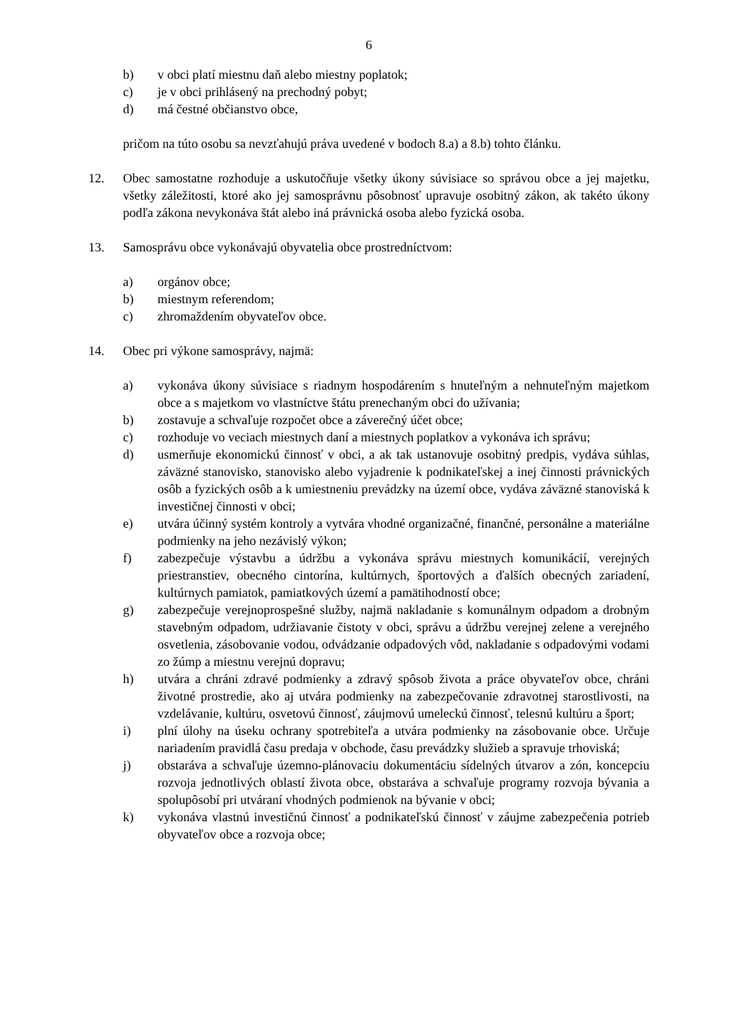6
b) v obci platí miestnu daň alebo miestny poplatok;
c) je v obci prihlásený na prechodný pobyt;
d) má čestné občianstvo obce,
pričom na túto osobu sa nevzťahujú práva uvedené v bodoch 8.a) a 8.b) tohto článku.
12. Obec samostatne rozhoduje a uskutočňuje všetky úkony súvisiace so správou obce a jej majetku, všetky záležitosti, ktoré ako jej samosprávnu pôsobnosť upravuje osobitný zákon, ak takéto úkony podľa zákona nevykonáva štát alebo iná právnická osoba alebo fyzická osoba.
13. Samosprávu obce vykonávajú obyvatelia obce prostredníctvom:
a) orgánov obce;
b) miestnym referendom;
c) zhromaždením obyvateľov obce.
14. Obec pri výkone samosprávy, najmä:
a) vykonáva úkony súvisiace s riadnym hospodárením s hnuteľným a nehnuteľným majetkom obce a s majetkom vo vlastníctve štátu prenechaným obci do užívania;
b) zostavuje a schvaľuje rozpočet obce a záverečný účet obce;
c) rozhoduje vo veciach miestnych daní a miestnych poplatkov a vykonáva ich správu;
d) usmerňuje ekonomickú činnosť v obci, a ak tak ustanovuje osobitný predpis, vydáva súhlas, záväzné stanovisko, stanovisko alebo vyjadrenie k podnikateľskej a inej činnosti právnických osôb a fyzických osôb a k umiestneniu prevádzky na území obce, vydáva záväzné stanoviská k investičnej činnosti v obci;
e) utvára účinný systém kontroly a vytvára vhodné organizačné, finančné, personálne a materiálne podmienky na jeho nezávislý výkon;
f) zabezpečuje výstavbu a údržbu a vykonáva správu miestnych komunikácií, verejných priestranstiev, obecného cintorína, kultúrnych, športových a ďalších obecných zariadení, kultúrnych pamiatok, pamiatkových území a pamätihodností obce;
g) zabezpečuje verejnoprospešné služby, najmä nakladanie s komunálnym odpadom a drobným stavebným odpadom, udržiavanie čistoty v obci, správu a údržbu verejnej zelene a verejného osvetlenia, zásobovanie vodou, odvádzanie odpadových vôd, nakladanie s odpadovými vodami zo žúmp a miestnu verejnú dopravu;
h) utvára a chráni zdravé podmienky a zdravý spôsob života a práce obyvateľov obce, chráni životné prostredie, ako aj utvára podmienky na zabezpečovanie zdravotnej starostlivosti, na vzdelávanie, kultúru, osvetovú činnosť, záujmovú umeleckú činnosť, telesnú kultúru a šport;
i) plní úlohy na úseku ochrany spotrebiteľa a utvára podmienky na zásobovanie obce. Určuje nariadením pravidlá času predaja v obchode, času prevádzky služieb a spravuje trhoviská;
j) obstaráva a schvaľuje územno-plánovaciu dokumentáciu sídelných útvarov a zón, koncepciu rozvoja jednotlivých oblastí života obce, obstaráva a schvaľuje programy rozvoja bývania a spolupôsobí pri utváraní vhodných podmienok na bývanie v obci;
k) vykonáva vlastnú investičnú činnosť a podnikateľskú činnosť v záujme zabezpečenia potrieb obyvateľov obce a rozvoja obce;